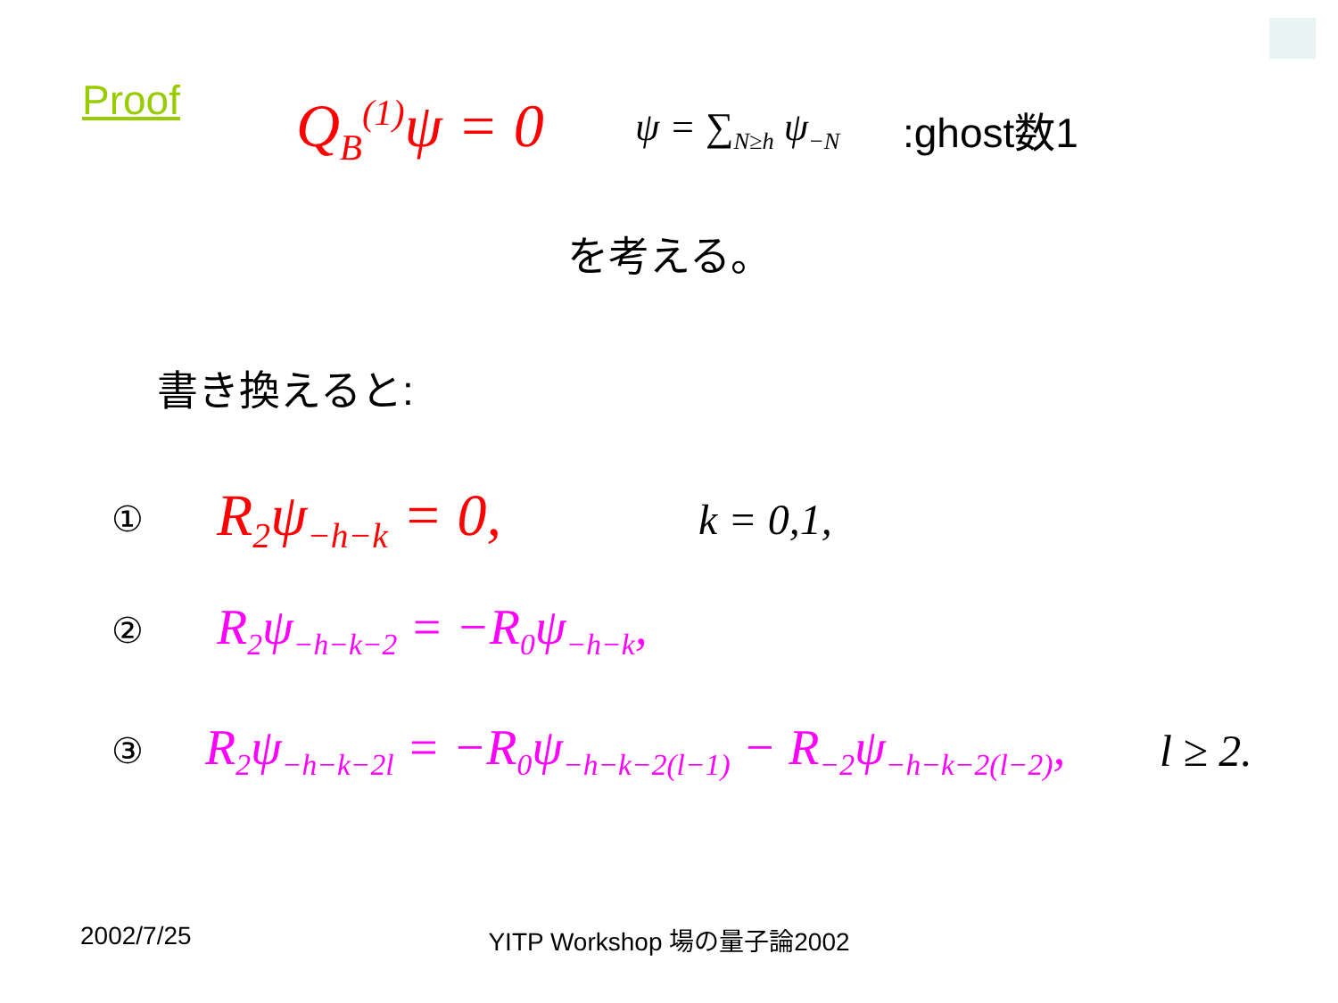Proof
Q<sub>B</sub><sup>(1)</sup>ψ = 0
ψ = ∑<sub>N≥h</sub> ψ<sub>−N</sub>
:ghost数1
を考える。
書き換えると:
① R<sub>2</sub>ψ<sub>−h−k</sub> = 0, k = 0,1,
② R<sub>2</sub>ψ<sub>−h−k−2</sub> = −R<sub>0</sub>ψ<sub>−h−k</sub>,
③ R<sub>2</sub>ψ<sub>−h−k−2l</sub> = −R<sub>0</sub>ψ<sub>−h−k−2(l−1)</sub> − R<sub>−2</sub>ψ<sub>−h−k−2(l−2)</sub>, l ≥ 2.
2002/7/25
YITP Workshop 場の量子論2002